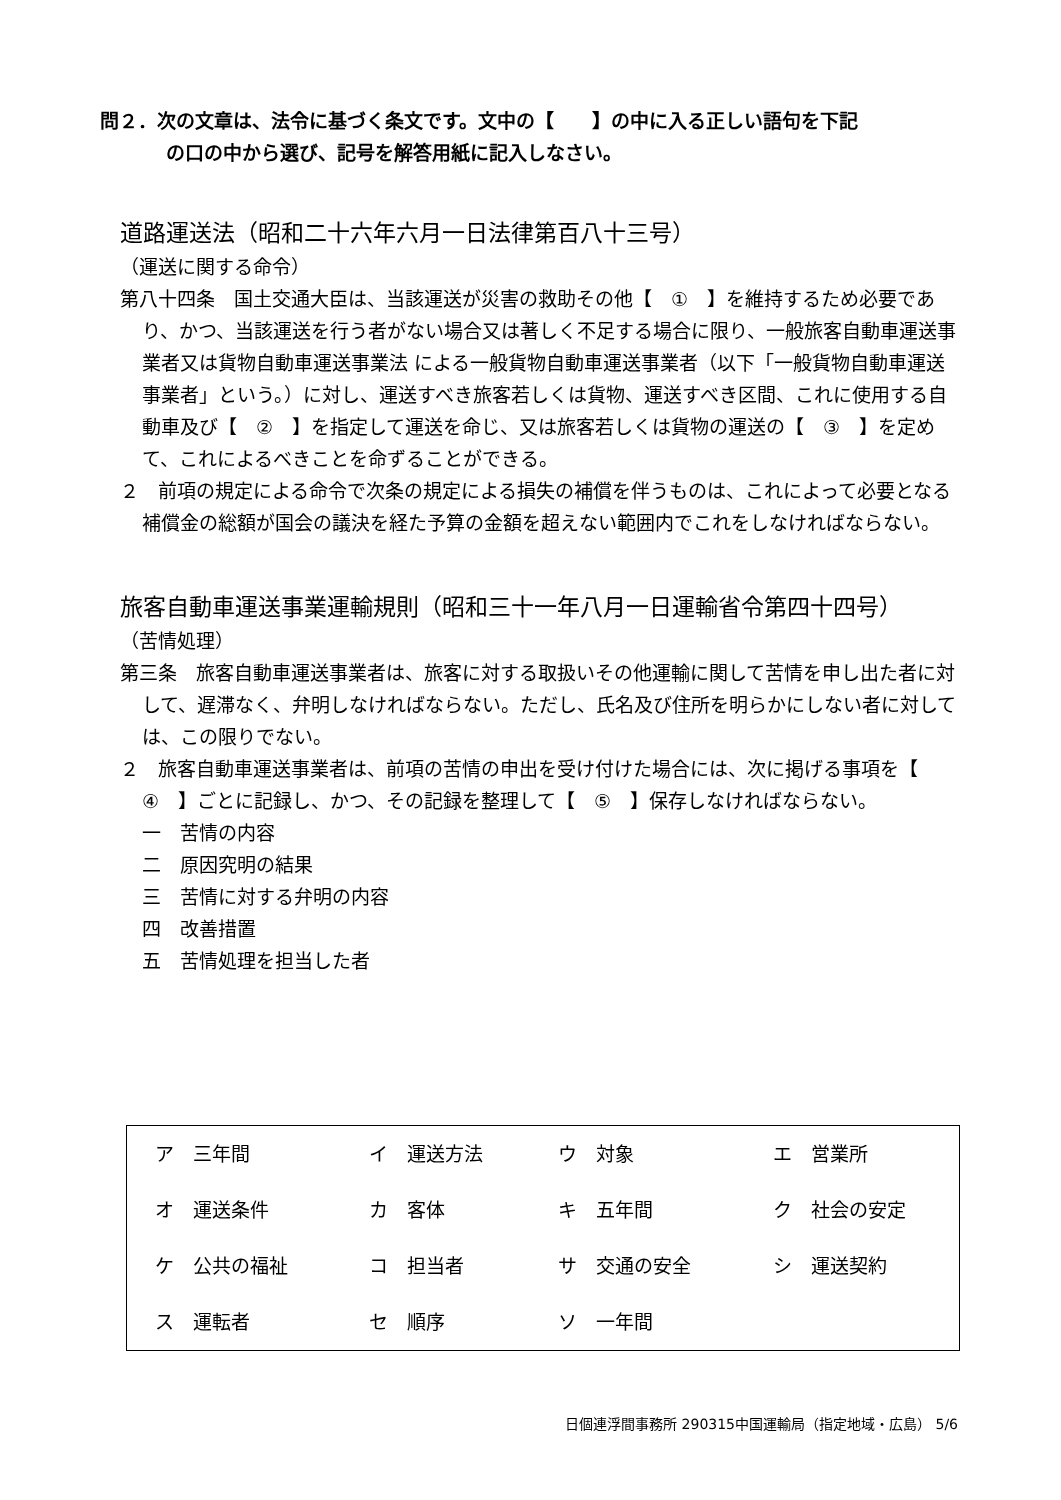問２．次の文章は、法令に基づく条文です。文中の【　　】の中に入る正しい語句を下記
の口の中から選び、記号を解答用紙に記入しなさい。
道路運送法（昭和二十六年六月一日法律第百八十三号）
（運送に関する命令）
第八十四条　国土交通大臣は、当該運送が災害の救助その他【　①　】を維持するため必要であり、かつ、当該運送を行う者がない場合又は著しく不足する場合に限り、一般旅客自動車運送事業者又は貨物自動車運送事業法 による一般貨物自動車運送事業者（以下「一般貨物自動車運送事業者」という。）に対し、運送すべき旅客若しくは貨物、運送すべき区間、これに使用する自動車及び【　②　】を指定して運送を命じ、又は旅客若しくは貨物の運送の【　③　】を定めて、これによるべきことを命ずることができる。
２　前項の規定による命令で次条の規定による損失の補償を伴うものは、これによって必要となる補償金の総額が国会の議決を経た予算の金額を超えない範囲内でこれをしなければならない。
旅客自動車運送事業運輸規則（昭和三十一年八月一日運輸省令第四十四号）
（苦情処理）
第三条　旅客自動車運送事業者は、旅客に対する取扱いその他運輸に関して苦情を申し出た者に対して、遅滞なく、弁明しなければならない。ただし、氏名及び住所を明らかにしない者に対しては、この限りでない。
２　旅客自動車運送事業者は、前項の苦情の申出を受け付けた場合には、次に掲げる事項を【　④　】ごとに記録し、かつ、その記録を整理して【　⑤　】保存しなければならない。
一　苦情の内容
二　原因究明の結果
三　苦情に対する弁明の内容
四　改善措置
五　苦情処理を担当した者
| ア 三年間 | イ 運送方法 | ウ 対象 | エ 営業所 |
| オ 運送条件 | カ 客体 | キ 五年間 | ク 社会の安定 |
| ケ 公共の福祉 | コ 担当者 | サ 交通の安全 | シ 運送契約 |
| ス 運転者 | セ 順序 | ソ 一年間 | |
日個連浮間事務所 290315中国運輸局（指定地域・広島） 5/6